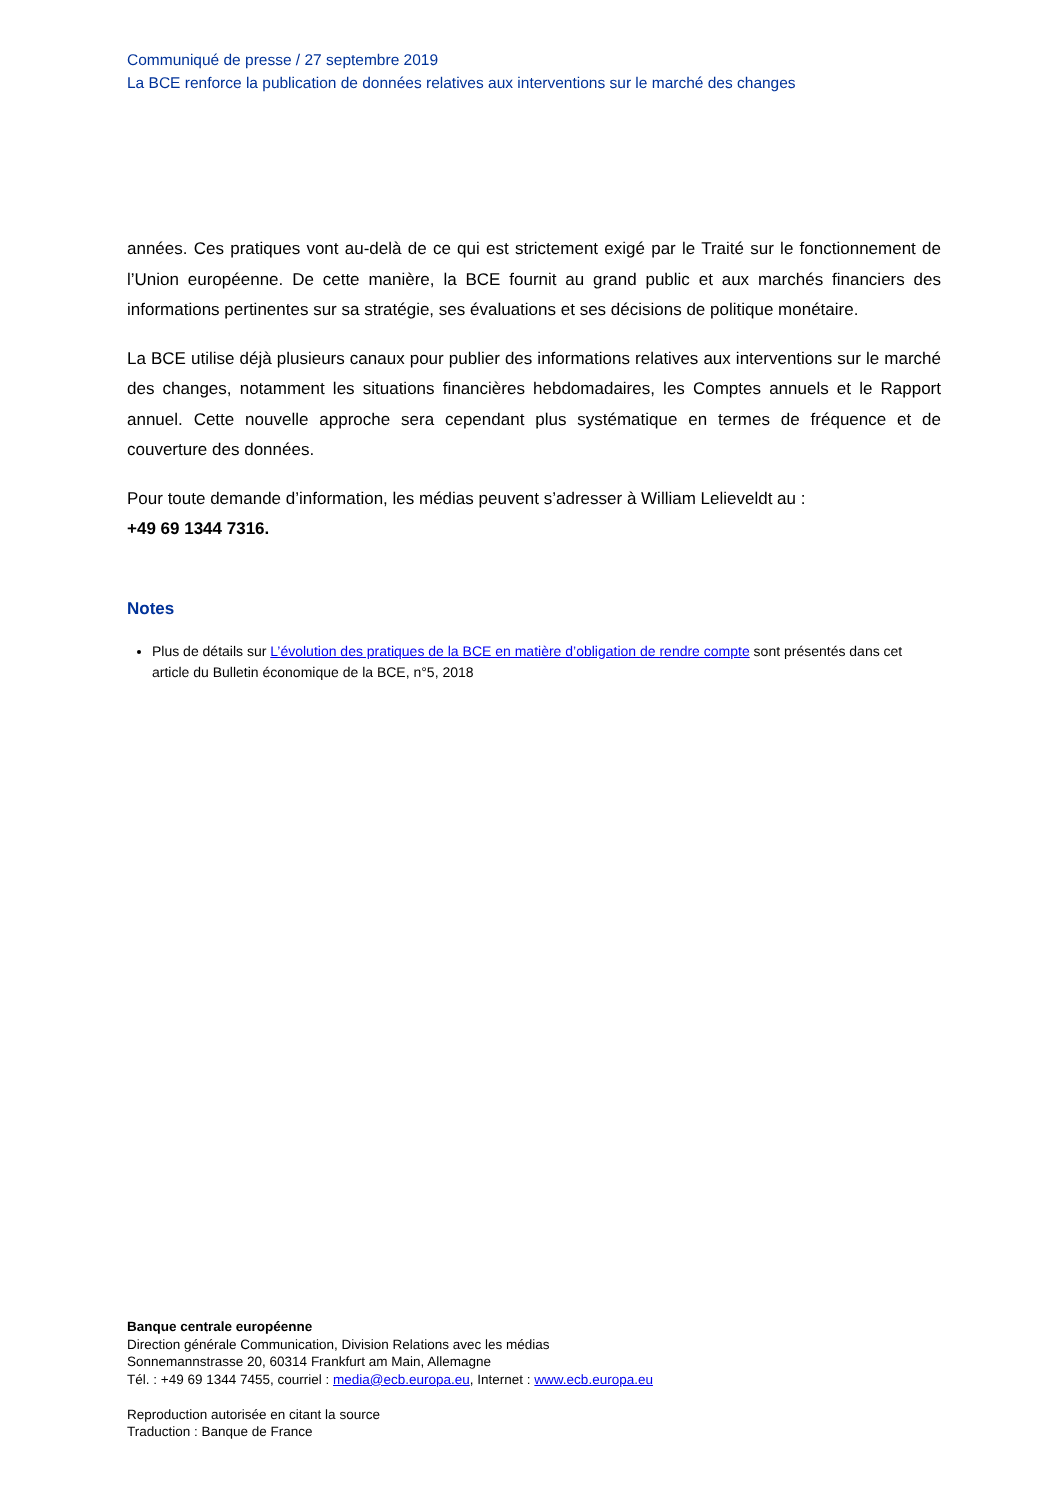Communiqué de presse / 27 septembre 2019
La BCE renforce la publication de données relatives aux interventions sur le marché des changes
années. Ces pratiques vont au-delà de ce qui est strictement exigé par le Traité sur le fonctionnement de l’Union européenne. De cette manière, la BCE fournit au grand public et aux marchés financiers des informations pertinentes sur sa stratégie, ses évaluations et ses décisions de politique monétaire.
La BCE utilise déjà plusieurs canaux pour publier des informations relatives aux interventions sur le marché des changes, notamment les situations financières hebdomadaires, les Comptes annuels et le Rapport annuel. Cette nouvelle approche sera cependant plus systématique en termes de fréquence et de couverture des données.
Pour toute demande d’information, les médias peuvent s’adresser à William Lelieveldt au :
+49 69 1344 7316.
Notes
Plus de détails sur L’évolution des pratiques de la BCE en matière d’obligation de rendre compte sont présentés dans cet article du Bulletin économique de la BCE, n°5, 2018
Banque centrale européenne
Direction générale Communication, Division Relations avec les médias
Sonnemannstrasse 20, 60314 Frankfurt am Main, Allemagne
Tél. : +49 69 1344 7455, courriel : media@ecb.europa.eu, Internet : www.ecb.europa.eu
Reproduction autorisée en citant la source
Traduction : Banque de France